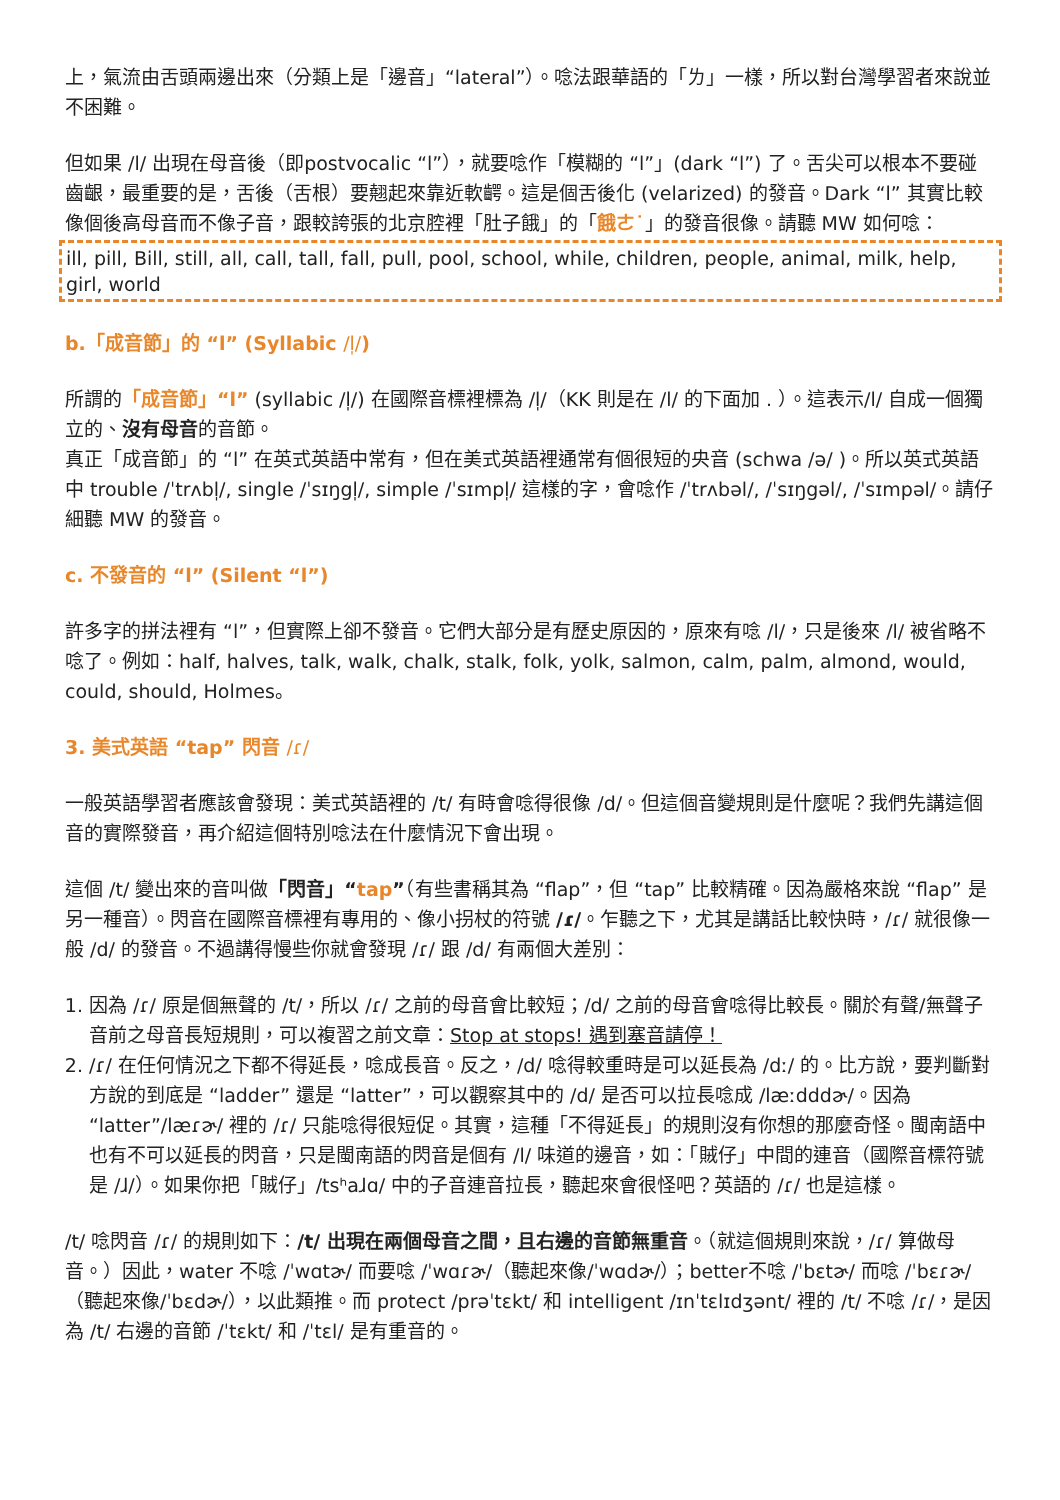上，氣流由舌頭兩邊出來（分類上是「邊音」“lateral”）。唸法跟華語的「ㄌ」一樣，所以對台灣學習者來說並不困難。
但如果 /l/ 出現在母音後（即postvocalic “l”），就要唸作「模糊的 “l”」(dark “l”) 了。舌尖可以根本不要碰齒齦，最重要的是，舌後（舌根）要翹起來靠近軟齶。這是個舌後化 (velarized) 的發音。Dark “l” 其實比較像個後高母音而不像子音，跟較誇張的北京腔裡「肚子餓」的「餓ㄜ˙」的發音很像。請聽 MW 如何唸：
ill, pill, Bill, still, all, call, tall, fall, pull, pool, school, while, children, people, animal, milk, help, girl, world
b.「成音節」的 “l” (Syllabic /l̩/)
所謂的「成音節」“l” (syllabic /l̩/) 在國際音標裡標為 /l̩/（KK 則是在 /l/ 的下面加 . ）。這表示/l/ 自成一個獨立的、沒有母音的音節。
真正「成音節」的 “l” 在英式英語中常有，但在美式英語裡通常有個很短的央音 (schwa /ə/ )。所以英式英語中 trouble /ˈtrʌbl̩/, single /ˈsɪŋgl̩/, simple /ˈsɪmpl̩/ 這樣的字，會唸作 /ˈtrʌbəl/, /ˈsɪŋgəl/, /ˈsɪmpəl/。請仔細聽 MW 的發音。
c. 不發音的 “l” (Silent “l”)
許多字的拼法裡有 “l”，但實際上卻不發音。它們大部分是有歷史原因的，原來有唸 /l/，只是後來 /l/ 被省略不唸了。例如：half, halves, talk, walk, chalk, stalk, folk, yolk, salmon, calm, palm, almond, would, could, should, Holmes。
3. 美式英語 “tap” 閃音 /ɾ/
一般英語學習者應該會發現：美式英語裡的 /t/ 有時會唸得很像 /d/。但這個音變規則是什麼呢？我們先講這個音的實際發音，再介紹這個特別唸法在什麼情況下會出現。
這個 /t/ 變出來的音叫做「閃音」“tap”（有些書稱其為 “flap”，但 “tap” 比較精確。因為嚴格來說 “flap” 是另一種音）。閃音在國際音標裡有專用的、像小拐杖的符號 /ɾ/。乍聽之下，尤其是講話比較快時，/ɾ/ 就很像一般 /d/ 的發音。不過講得慢些你就會發現 /ɾ/ 跟 /d/ 有兩個大差別：
1. 因為 /ɾ/ 原是個無聲的 /t/，所以 /ɾ/ 之前的母音會比較短；/d/ 之前的母音會唸得比較長。關於有聲/無聲子音前之母音長短規則，可以複習之前文章：Stop at stops! 遇到塞音請停！
2. /ɾ/ 在任何情況之下都不得延長，唸成長音。反之，/d/ 唸得較重時是可以延長為 /dː/ 的。比方說，要判斷對方說的到底是 “ladder” 還是 “latter”，可以觀察其中的 /d/ 是否可以拉長唸成 /læːdddɚ/。因為 “latter”/læɾɚ/ 裡的 /ɾ/ 只能唸得很短促。其實，這種「不得延長」的規則沒有你想的那麼奇怪。閩南語中也有不可以延長的閃音，只是閩南語的閃音是個有 /l/ 味道的邊音，如：「賊仔」中間的連音（國際音標符號是 /ɺ/）。如果你把「賊仔」/tsʰaɺɑ/ 中的子音連音拉長，聽起來會很怪吧？英語的 /ɾ/ 也是這樣。
/t/ 唸閃音 /ɾ/ 的規則如下：/t/ 出現在兩個母音之間，且右邊的音節無重音。（就這個規則來說，/ɾ/ 算做母音。）因此，water 不唸 /ˈwɑtɚ/ 而要唸 /ˈwɑɾɚ/（聽起來像/ˈwɑdɚ/）；better不唸 /ˈbɛtɚ/ 而唸 /ˈbɛɾɚ/（聽起來像/ˈbɛdɚ/），以此類推。而 protect /prəˈtɛkt/ 和 intelligent /ɪnˈtɛlɪdʒənt/ 裡的 /t/ 不唸 /ɾ/，是因為 /t/ 右邊的音節 /ˈtɛkt/ 和 /ˈtɛl/ 是有重音的。